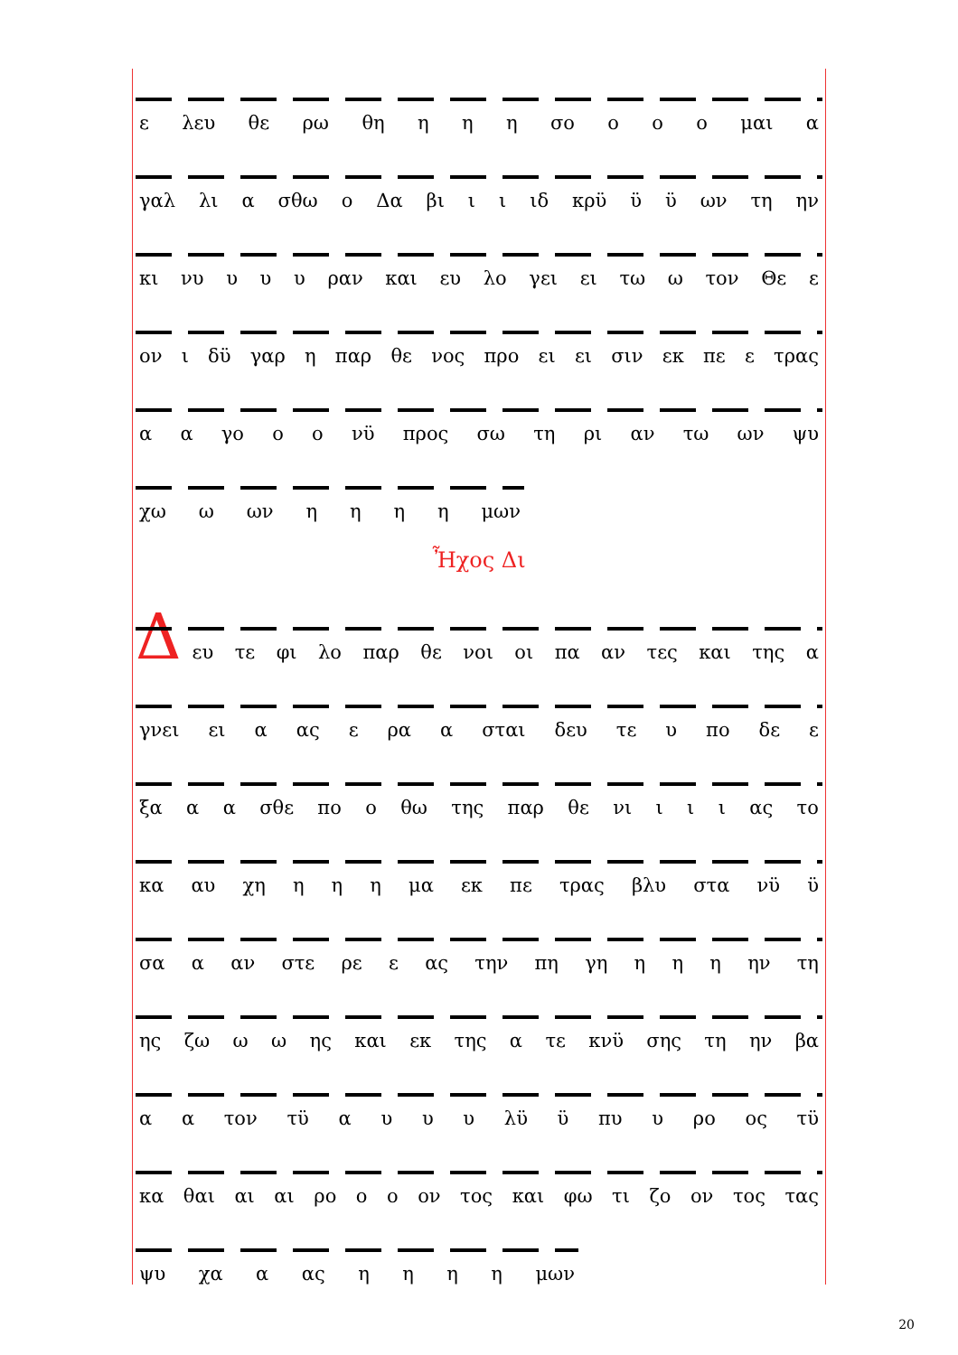ε λευ θε ρω θη η η η σο ο ο ο μαι α
γαλ λι α σθω ο Δα βι ι ι ιδ κρϋ ϋ ϋ ων τη ην
κι νυ υ υ υ ραν και ευ λο γει ει τω ω τον Θε ε
ον ι δϋ γαρ η παρ θε νος προ ει ει σιν εκ πε ε τρας
α α γο ο ο νϋ προς σω τη ρι αν τω ων ψυ
χω ω ων ηηηη μων
Ἦχος Δι
Δ
ευ τε φι λο παρ θε νοι οι πα αν τες και της α
γνει ει α ας ε ρα α σται δευ τε υ πο δε ε
ξα α α σθε πο ο θω της παρ θε νι ι ι ι ας το
κα αυ χη η η η μα εκ πε τρας βλυ στα νϋ ϋ
σα α αν στε ρε ε ας την πη γη η η η ην τη
ης ζω ω ω ης και εκ της α τε κνϋ σης τη ην βα
α α τον τϋ αυυυ λϋ ϋ πυ υ ρο ος τϋ
κα θαι αι αι ρο ο ο ον τος και φω τι ζο ον τος τας
ψυ χα α ας ηηηη μων
20